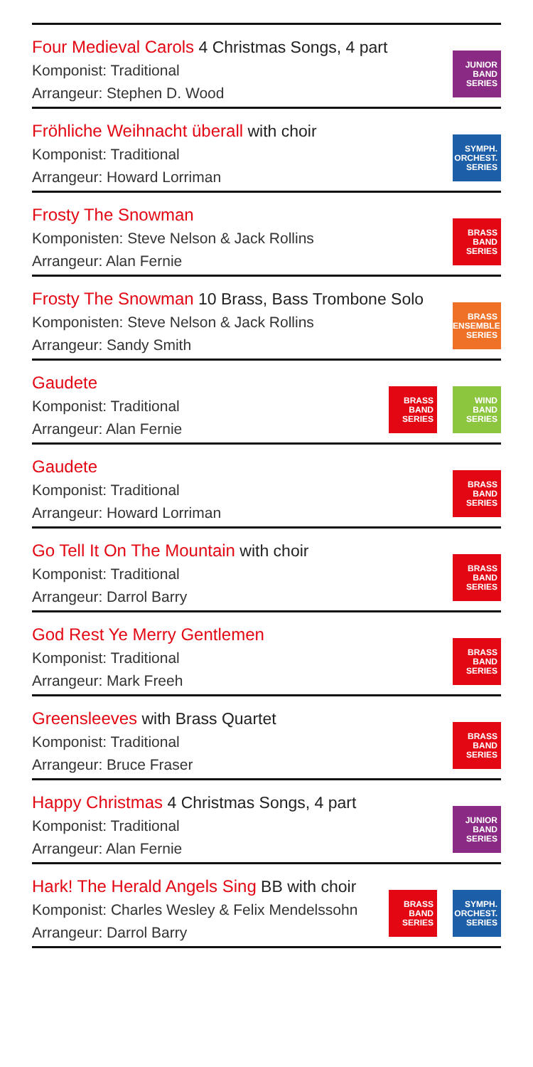Four Medieval Carols 4 Christmas Songs, 4 part
Komponist: Traditional
Arrangeur: Stephen D. Wood
JUNIOR
BAND
SERIES
Fröhliche Weihnacht überall with choir
Komponist: Traditional
Arrangeur: Howard Lorriman
SYMPH.
ORCHEST.
SERIES
Frosty The Snowman
Komponisten: Steve Nelson & Jack Rollins
Arrangeur: Alan Fernie
BRASS
BAND
SERIES
Frosty The Snowman 10 Brass, Bass Trombone Solo
Komponisten: Steve Nelson & Jack Rollins
Arrangeur: Sandy Smith
BRASS
ENSEMBLE
SERIES
Gaudete
Komponist: Traditional
Arrangeur: Alan Fernie
BRASS
BAND
SERIES
WIND
BAND
SERIES
Gaudete
Komponist: Traditional
Arrangeur: Howard Lorriman
BRASS
BAND
SERIES
Go Tell It On The Mountain with choir
Komponist: Traditional
Arrangeur: Darrol Barry
BRASS
BAND
SERIES
God Rest Ye Merry Gentlemen
Komponist: Traditional
Arrangeur: Mark Freeh
BRASS
BAND
SERIES
Greensleeves with Brass Quartet
Komponist: Traditional
Arrangeur: Bruce Fraser
BRASS
BAND
SERIES
Happy Christmas 4 Christmas Songs, 4 part
Komponist: Traditional
Arrangeur: Alan Fernie
JUNIOR
BAND
SERIES
Hark! The Herald Angels Sing BB with choir
Komponist: Charles Wesley & Felix Mendelssohn
Arrangeur: Darrol Barry
BRASS
BAND
SERIES
SYMPH.
ORCHEST.
SERIES